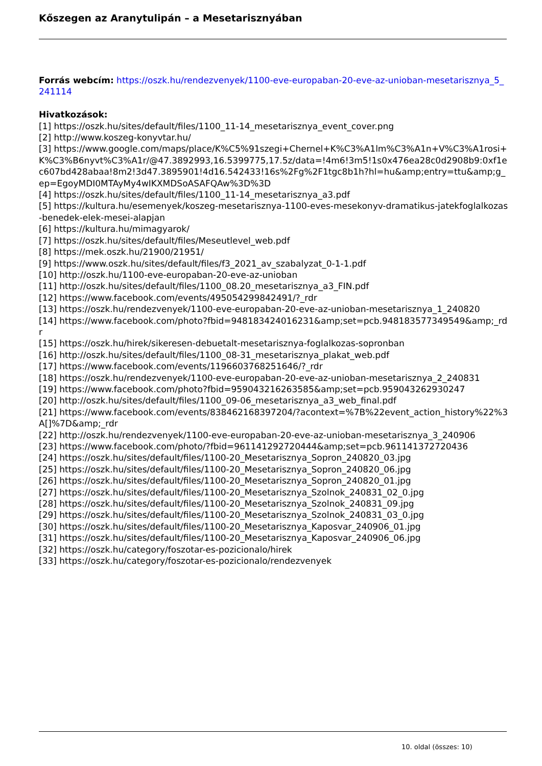Kőszegen az Aranytulipán – a Mesetarisznyában
Forrás webcím: https://oszk.hu/rendezvenyek/1100-eve-europaban-20-eve-az-unioban-mesetarisznya_5_241114
Hivatkozások:
[1] https://oszk.hu/sites/default/files/1100_11-14_mesetarisznya_event_cover.png
[2] http://www.koszeg-konyvtar.hu/
[3] https://www.google.com/maps/place/K%C5%91szegi+Chernel+K%C3%A1lm%C3%A1n+V%C3%A1rosi+K%C3%B6nyvt%C3%A1r/@47.3892993,16.5399775,17.5z/data=!4m6!3m5!1s0x476ea28c0d2908b9:0xf1ec607bd428abaa!8m2!3d47.3895901!4d16.542433!16s%2Fg%2F1tgc8b1h?hl=hu&amp;entry=ttu&amp;g_ep=EgoyMDI0MTAyMy4wIKXMDSoASAFQAw%3D%3D
[4] https://oszk.hu/sites/default/files/1100_11-14_mesetarisznya_a3.pdf
[5] https://kultura.hu/esemenyek/koszeg-mesetarisznya-1100-eves-mesekonyv-dramatikus-jatekfoglalkozas-benedek-elek-mesei-alapjan
[6] https://kultura.hu/mimagyarok/
[7] https://oszk.hu/sites/default/files/Meseutlevel_web.pdf
[8] https://mek.oszk.hu/21900/21951/
[9] https://www.oszk.hu/sites/default/files/f3_2021_av_szabalyzat_0-1-1.pdf
[10] http://oszk.hu/1100-eve-europaban-20-eve-az-unioban
[11] http://oszk.hu/sites/default/files/1100_08.20_mesetarisznya_a3_FIN.pdf
[12] https://www.facebook.com/events/495054299842491/?_rdr
[13] https://oszk.hu/rendezvenyek/1100-eve-europaban-20-eve-az-unioban-mesetarisznya_1_240820
[14] https://www.facebook.com/photo?fbid=948183424016231&amp;set=pcb.948183577349549&amp;_rdr
[15] https://oszk.hu/hirek/sikeresen-debuetalt-mesetarisznya-foglalkozas-sopronban
[16] http://oszk.hu/sites/default/files/1100_08-31_mesetarisznya_plakat_web.pdf
[17] https://www.facebook.com/events/1196603768251646/?_rdr
[18] https://oszk.hu/rendezvenyek/1100-eve-europaban-20-eve-az-unioban-mesetarisznya_2_240831
[19] https://www.facebook.com/photo?fbid=959043216263585&amp;set=pcb.959043262930247
[20] http://oszk.hu/sites/default/files/1100_09-06_mesetarisznya_a3_web_final.pdf
[21] https://www.facebook.com/events/838462168397204/?acontext=%7B%22event_action_history%22%3A[]%7D&amp;_rdr
[22] http://oszk.hu/rendezvenyek/1100-eve-europaban-20-eve-az-unioban-mesetarisznya_3_240906
[23] https://www.facebook.com/photo/?fbid=961141292720444&amp;set=pcb.961141372720436
[24] https://oszk.hu/sites/default/files/1100-20_Mesetarisznya_Sopron_240820_03.jpg
[25] https://oszk.hu/sites/default/files/1100-20_Mesetarisznya_Sopron_240820_06.jpg
[26] https://oszk.hu/sites/default/files/1100-20_Mesetarisznya_Sopron_240820_01.jpg
[27] https://oszk.hu/sites/default/files/1100-20_Mesetarisznya_Szolnok_240831_02_0.jpg
[28] https://oszk.hu/sites/default/files/1100-20_Mesetarisznya_Szolnok_240831_09.jpg
[29] https://oszk.hu/sites/default/files/1100-20_Mesetarisznya_Szolnok_240831_03_0.jpg
[30] https://oszk.hu/sites/default/files/1100-20_Mesetarisznya_Kaposvar_240906_01.jpg
[31] https://oszk.hu/sites/default/files/1100-20_Mesetarisznya_Kaposvar_240906_06.jpg
[32] https://oszk.hu/category/foszotar-es-pozicionalo/hirek
[33] https://oszk.hu/category/foszotar-es-pozicionalo/rendezvenyek
10. oldal (összes: 10)